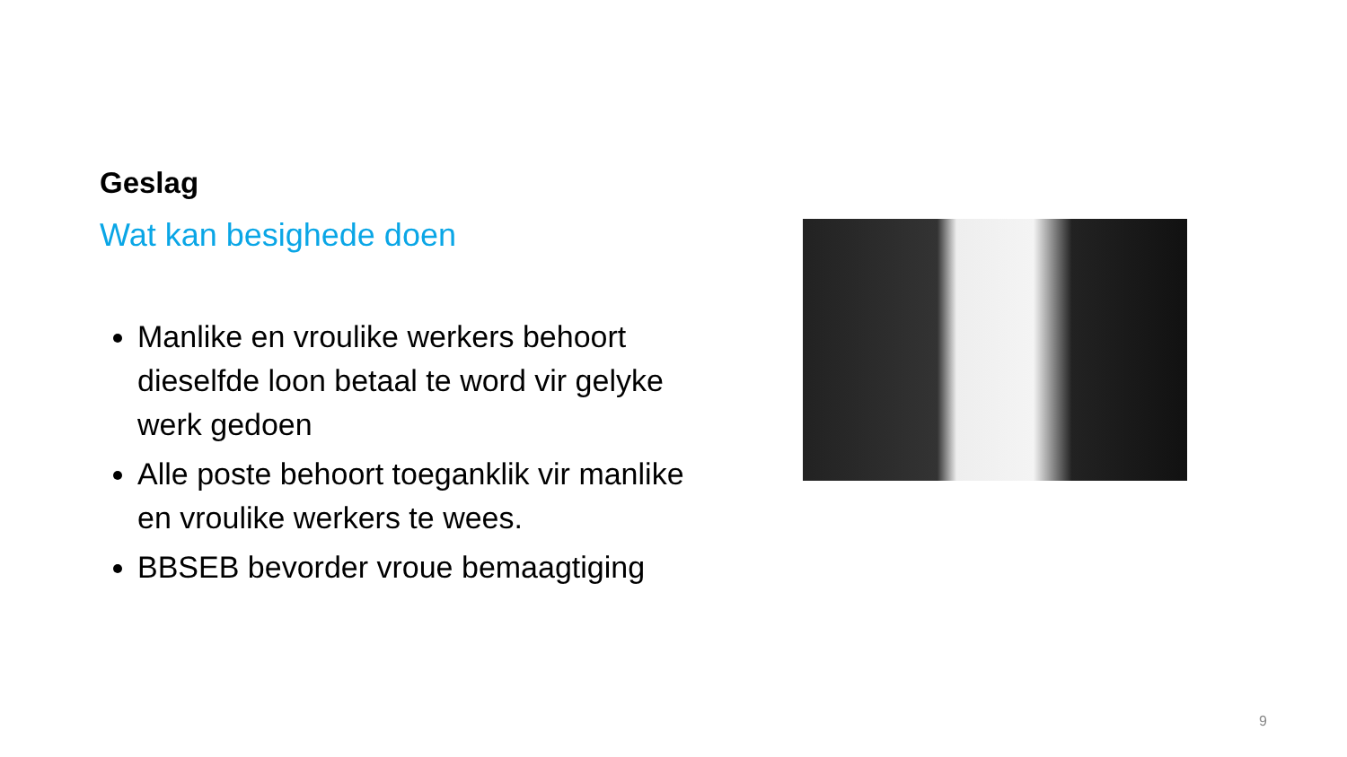Geslag
Wat kan besighede doen
Manlike en vroulike werkers behoort dieselfde loon betaal te word vir gelyke werk gedoen
Alle poste behoort toeganklik vir manlike en vroulike werkers te wees.
BBSEB bevorder vroue bemaagtiging
9